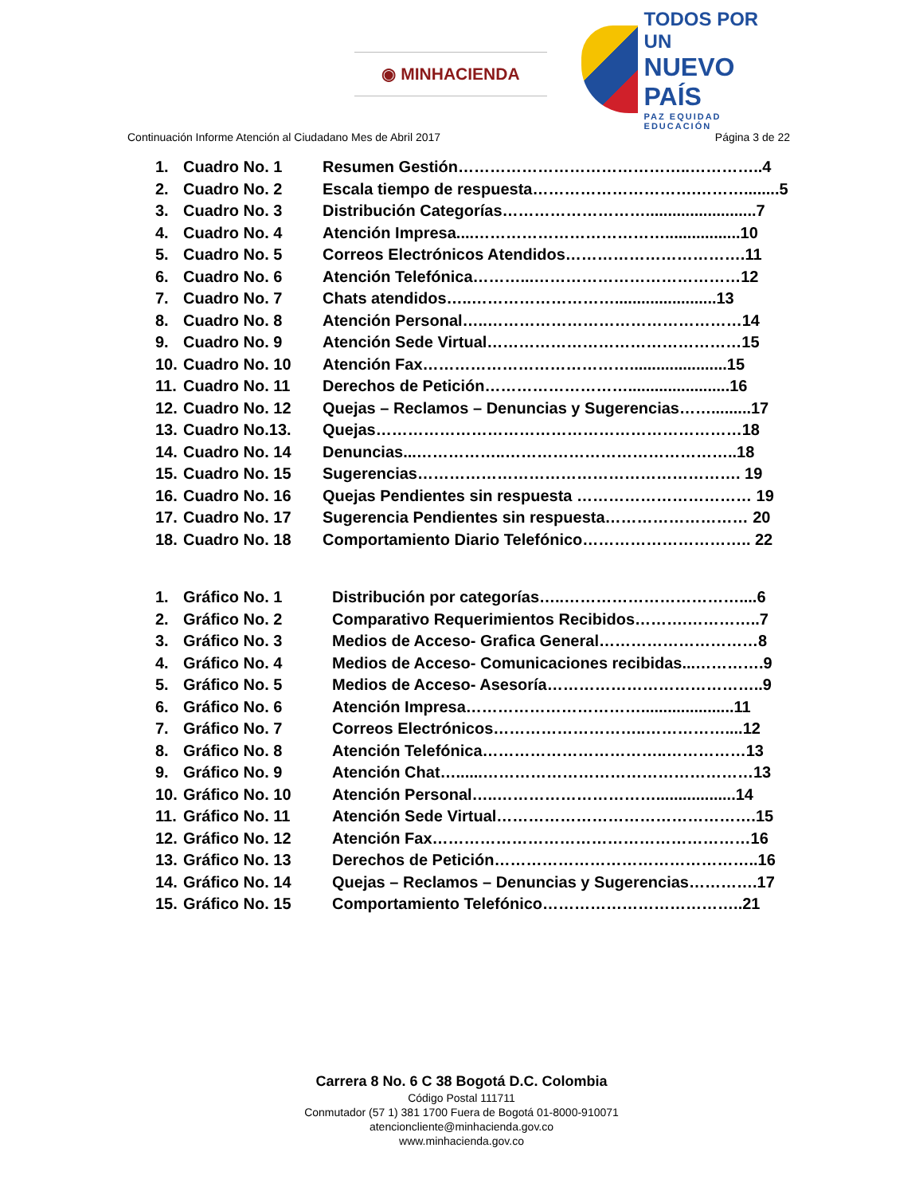◉ MINHACIENDA
TODOS POR UN
NUEVO PAÍS
PAZ EQUIDAD EDUCACIÓN
Continuación Informe Atención al Ciudadano Mes de Abril 2017 Página 3 de 22
1. Cuadro No. 1 Resumen Gestión……………………………………..…………..4
2. Cuadro No. 2 Escala tiempo de respuesta………………………….………........5
3. Cuadro No. 3 Distribución Categorías……………………….........................7
4. Cuadro No. 4 Atención Impresa....……………………………….................10
5. Cuadro No. 5 Correos Electrónicos Atendidos…………………………….11
6. Cuadro No. 6 Atención Telefónica………...…………………………………12
7. Cuadro No. 7 Chats atendidos…..……………………….......................13
8. Cuadro No. 8 Atención Personal…..…………………………………………14
9. Cuadro No. 9 Atención Sede Virtual…………………………………………15
10. Cuadro No. 10 Atención Fax…………………………………......................15
11. Cuadro No. 11 Derechos de Petición……………………….......................16
12. Cuadro No. 12 Quejas – Reclamos – Denuncias y Sugerencias…….........17
13. Cuadro No.13. Quejas……………………………………………………………18
14. Cuadro No. 14 Denuncias...……………..……………………………………..18
15. Cuadro No. 15 Sugerencias……………………………………………………. 19
16. Cuadro No. 16 Quejas Pendientes sin respuesta …………………………… 19
17. Cuadro No. 17 Sugerencia Pendientes sin respuesta……………………… 20
18. Cuadro No. 18 Comportamiento Diario Telefónico………………………….. 22
1. Gráfico No. 1 Distribución por categorías…..……………………………....6
2. Gráfico No. 2 Comparativo Requerimientos Recibidos……….…………..7
3. Gráfico No. 3 Medios de Acceso- Grafica General…………………………8
4. Gráfico No. 4 Medios de Acceso- Comunicaciones recibidas...………….9
5. Gráfico No. 5 Medios de Acceso- Asesoría…………………………………..9
6. Gráfico No. 6 Atención Impresa…………………………….....................11
7. Gráfico No. 7 Correos Electrónicos………………………..……………....12
8. Gráfico No. 8 Atención Telefónica……………………………..……………13
9. Gráfico No. 9 Atención Chat…......……………………………………………13
10. Gráfico No. 10 Atención Personal…..…………………………..................14
11. Gráfico No. 11 Atención Sede Virtual………………………………………….15
12. Gráfico No. 12 Atención Fax……………………………………………………16
13. Gráfico No. 13 Derechos de Petición…………………………………………..16
14. Gráfico No. 14 Quejas – Reclamos – Denuncias y Sugerencias………….17
15. Gráfico No. 15 Comportamiento Telefónico………………………………..21
Carrera 8 No. 6 C 38 Bogotá D.C. Colombia
Código Postal 111711
Conmutador (57 1) 381 1700 Fuera de Bogotá 01-8000-910071
atencioncliente@minhacienda.gov.co
www.minhacienda.gov.co